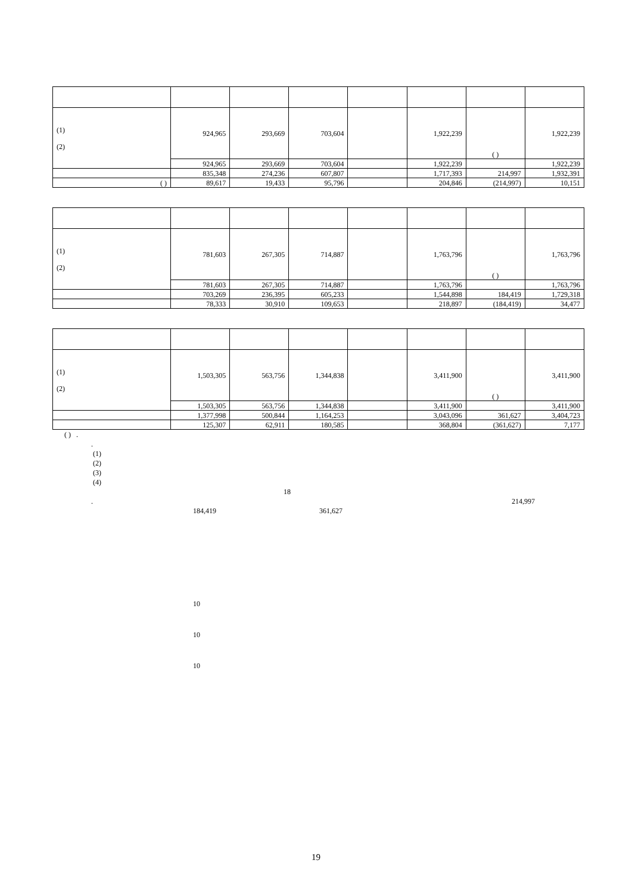| (1) (2) | 924,965 | 293,669 | 703,604 | | 1,922,239 | ( ) | 1,922,239 |
| | 924,965 | 293,669 | 703,604 | | 1,922,239 | | 1,922,239 |
| | 835,348 | 274,236 | 607,807 | | 1,717,393 | 214,997 | 1,932,391 |
| ( ) | 89,617 | 19,433 | 95,796 | | 204,846 | (214,997) | 10,151 |
| (1) (2) | 781,603 | 267,305 | 714,887 | | 1,763,796 | ( ) | 1,763,796 |
| | 781,603 | 267,305 | 714,887 | | 1,763,796 | | 1,763,796 |
| | 703,269 | 236,395 | 605,233 | | 1,544,898 | 184,419 | 1,729,318 |
| | 78,333 | 30,910 | 109,653 | | 218,897 | (184,419) | 34,477 |
| (1) (2) | 1,503,305 | 563,756 | 1,344,838 | | 3,411,900 | ( ) | 3,411,900 |
| | 1,503,305 | 563,756 | 1,344,838 | | 3,411,900 | | 3,411,900 |
| | 1,377,998 | 500,844 | 1,164,253 | | 3,043,096 | 361,627 | 3,404,723 |
| | 125,307 | 62,911 | 180,585 | | 368,804 | (361,627) | 7,177 |
( ) .
.
(1)
(2)
(3)
(4)
18
. 214,997
184,419 361,627
10
10
10
19